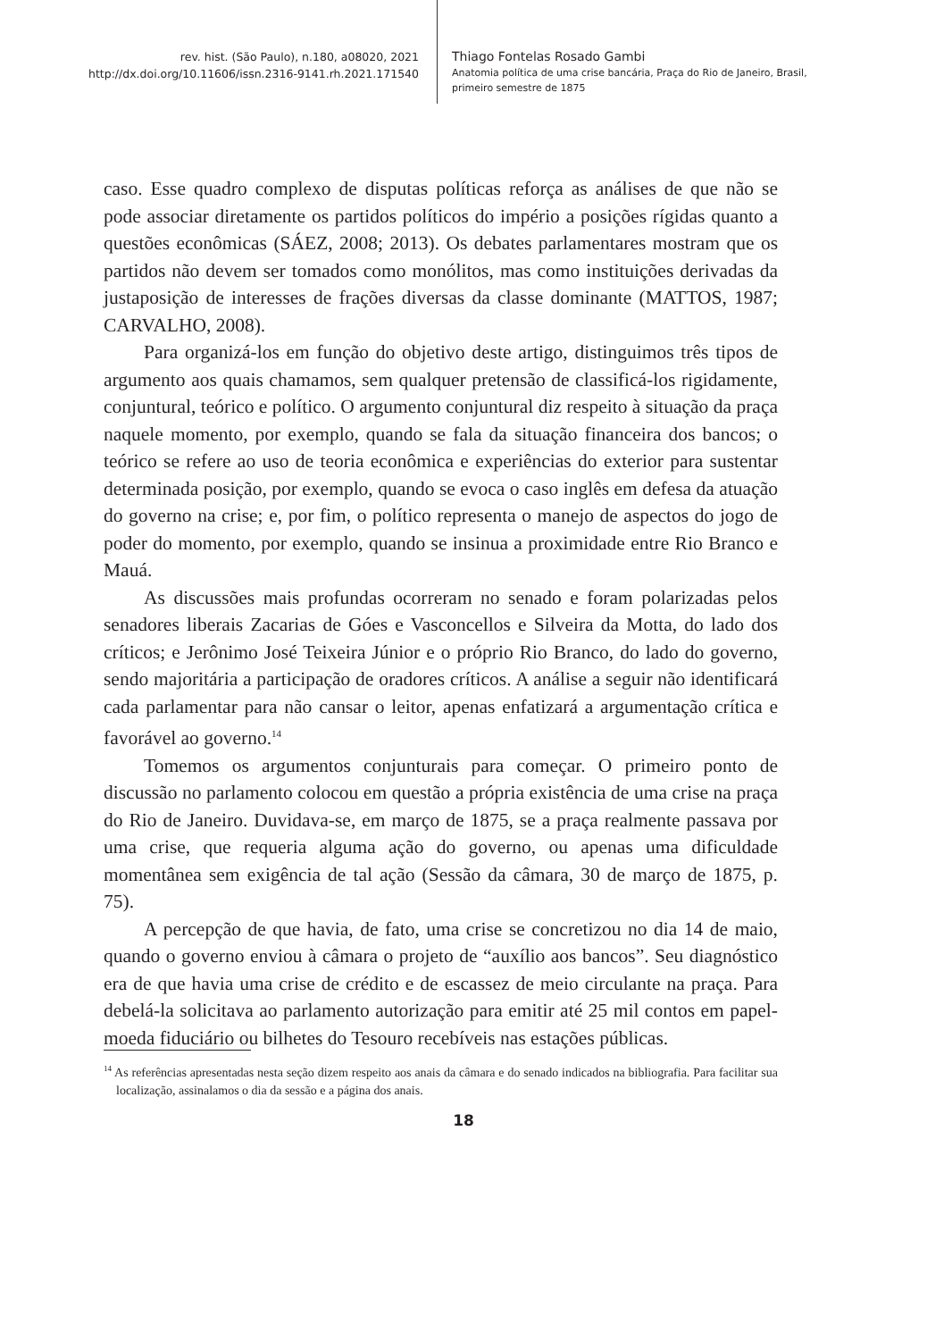rev. hist. (São Paulo), n.180, a08020, 2021
http://dx.doi.org/10.11606/issn.2316-9141.rh.2021.171540
Thiago Fontelas Rosado Gambi
Anatomia política de uma crise bancária, Praça do Rio de Janeiro, Brasil,
primeiro semestre de 1875
caso. Esse quadro complexo de disputas políticas reforça as análises de que não se pode associar diretamente os partidos políticos do império a posições rígidas quanto a questões econômicas (SÁEZ, 2008; 2013). Os debates parlamentares mostram que os partidos não devem ser tomados como monólitos, mas como instituições derivadas da justaposição de interesses de frações diversas da classe dominante (MATTOS, 1987; CARVALHO, 2008).
Para organizá-los em função do objetivo deste artigo, distinguimos três tipos de argumento aos quais chamamos, sem qualquer pretensão de classificá-los rigidamente, conjuntural, teórico e político. O argumento conjuntural diz respeito à situação da praça naquele momento, por exemplo, quando se fala da situação financeira dos bancos; o teórico se refere ao uso de teoria econômica e experiências do exterior para sustentar determinada posição, por exemplo, quando se evoca o caso inglês em defesa da atuação do governo na crise; e, por fim, o político representa o manejo de aspectos do jogo de poder do momento, por exemplo, quando se insinua a proximidade entre Rio Branco e Mauá.
As discussões mais profundas ocorreram no senado e foram polarizadas pelos senadores liberais Zacarias de Góes e Vasconcellos e Silveira da Motta, do lado dos críticos; e Jerônimo José Teixeira Júnior e o próprio Rio Branco, do lado do governo, sendo majoritária a participação de oradores críticos. A análise a seguir não identificará cada parlamentar para não cansar o leitor, apenas enfatizará a argumentação crítica e favorável ao governo.<sup>14</sup>
Tomemos os argumentos conjunturais para começar. O primeiro ponto de discussão no parlamento colocou em questão a própria existência de uma crise na praça do Rio de Janeiro. Duvidava-se, em março de 1875, se a praça realmente passava por uma crise, que requeria alguma ação do governo, ou apenas uma dificuldade momentânea sem exigência de tal ação (Sessão da câmara, 30 de março de 1875, p. 75).
A percepção de que havia, de fato, uma crise se concretizou no dia 14 de maio, quando o governo enviou à câmara o projeto de “auxílio aos bancos”. Seu diagnóstico era de que havia uma crise de crédito e de escassez de meio circulante na praça. Para debelá-la solicitava ao parlamento autorização para emitir até 25 mil contos em papel-moeda fiduciário ou bilhetes do Tesouro recebíveis nas estações públicas.
<sup>14</sup> As referências apresentadas nesta seção dizem respeito aos anais da câmara e do senado indicados na bibliografia. Para facilitar sua localização, assinalamos o dia da sessão e a página dos anais.
18